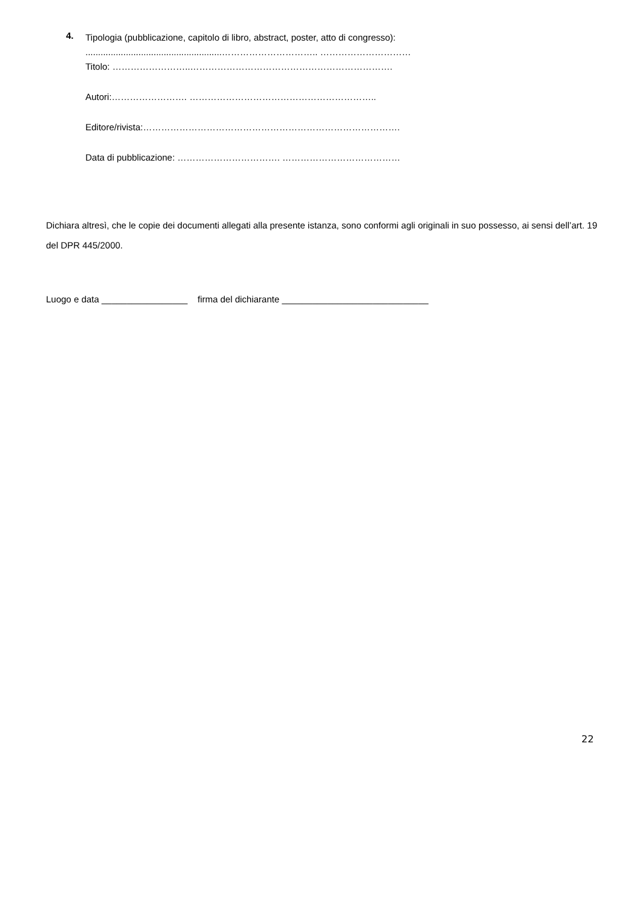4.
Tipologia (pubblicazione, capitolo di libro, abstract, poster, atto di congresso):
......................................................………………………….. …………………………
Titolo: ……………………..………………………………………………………….
Autori:……………………. ……………………………………………………..
Editore/rivista:………………………………………………………………………….
Data di pubblicazione: ……………………………. …………………………………
Dichiara altresì, che le copie dei documenti allegati alla presente istanza, sono conformi agli originali in suo possesso, ai sensi dell’art. 19 del DPR 445/2000.
Luogo e data _________________ firma del dichiarante _____________________________
22